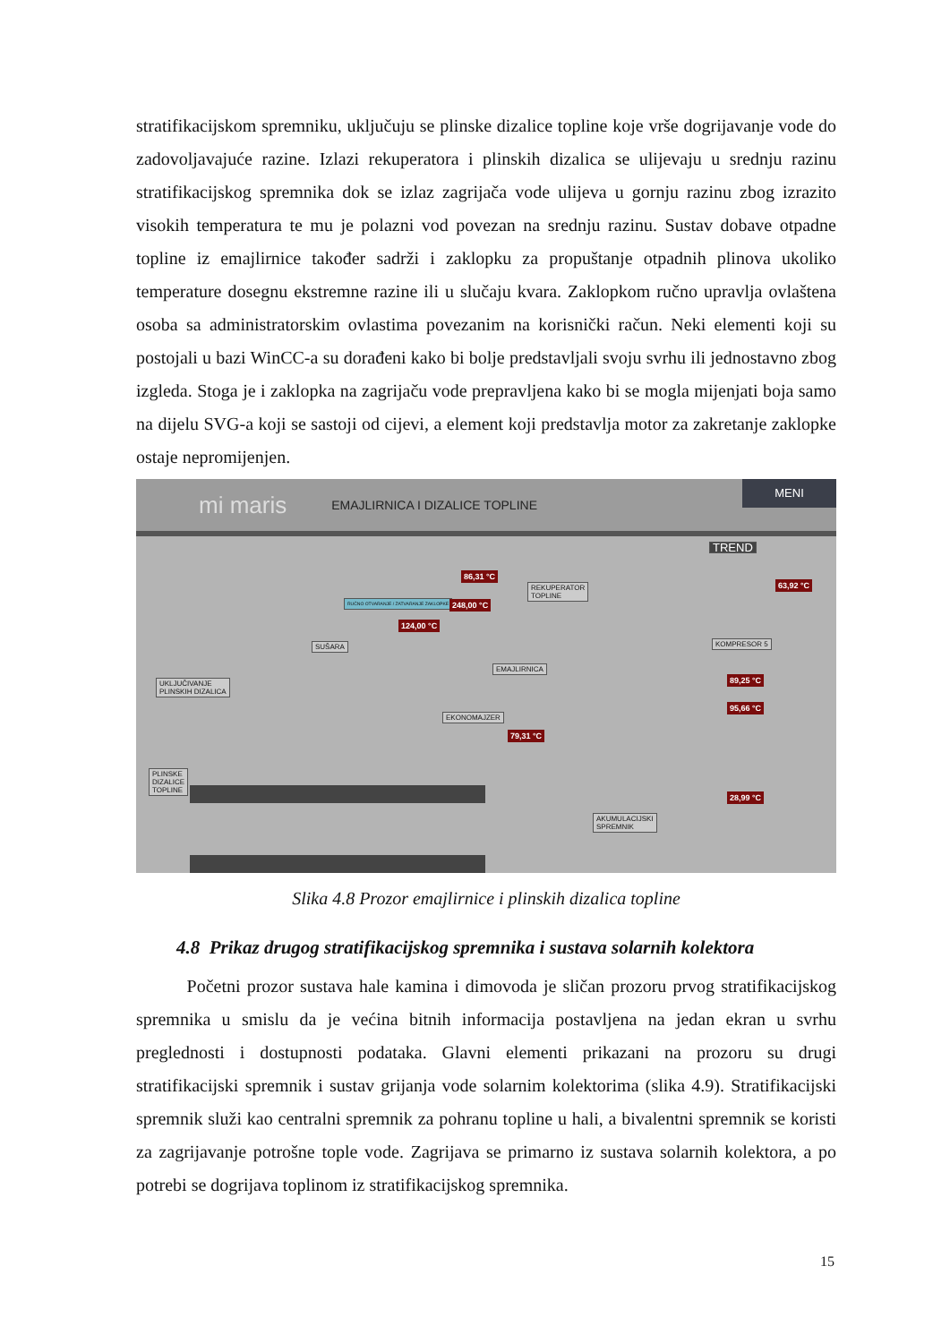stratifikacijskom spremniku, uključuju se plinske dizalice topline koje vrše dogrijavanje vode do zadovoljavajuće razine. Izlazi rekuperatora i plinskih dizalica se ulijevaju u srednju razinu stratifikacijskog spremnika dok se izlaz zagrijača vode ulijeva u gornju razinu zbog izrazito visokih temperatura te mu je polazni vod povezan na srednju razinu. Sustav dobave otpadne topline iz emajlirnice također sadrži i zaklopku za propuštanje otpadnih plinova ukoliko temperature dosegnu ekstremne razine ili u slučaju kvara. Zaklopkom ručno upravlja ovlaštena osoba sa administratorskim ovlastima povezanim na korisnički račun. Neki elementi koji su postojali u bazi WinCC-a su dorađeni kako bi bolje predstavljali svoju svrhu ili jednostavno zbog izgleda. Stoga je i zaklopka na zagrijaču vode prepravljena kako bi se mogla mijenjati boja samo na dijelu SVG-a koji se sastoji od cijevi, a element koji predstavlja motor za zakretanje zaklopke ostaje nepromijenjen.
mi maris EMAJLIRNICA I DIZALICE TOPLINE
MENI
TREND
86,31 °C
REKUPERATOR
TOPLINE
63,92 °C
RUČNO OTVARANJE / ZATVARANJE ZAKLOPKE
248,00 °C
124,00 °C
KOMPRESOR 5
SUŠARA
EMAJLIRNICA
89,25 °C
UKLJUČIVANJE
PLINSKIH DIZALICA
95,66 °C
EKONOMAJZER
79,31 °C
PLINSKE
DIZALICE
TOPLINE
28,99 °C
AKUMULACIJSKI
SPREMNIK
Slika 4.8 Prozor emajlirnice i plinskih dizalica topline
4.8 Prikaz drugog stratifikacijskog spremnika i sustava solarnih kolektora
Početni prozor sustava hale kamina i dimovoda je sličan prozoru prvog stratifikacijskog spremnika u smislu da je većina bitnih informacija postavljena na jedan ekran u svrhu preglednosti i dostupnosti podataka. Glavni elementi prikazani na prozoru su drugi stratifikacijski spremnik i sustav grijanja vode solarnim kolektorima (slika 4.9). Stratifikacijski spremnik služi kao centralni spremnik za pohranu topline u hali, a bivalentni spremnik se koristi za zagrijavanje potrošne tople vode. Zagrijava se primarno iz sustava solarnih kolektora, a po potrebi se dogrijava toplinom iz stratifikacijskog spremnika.
15